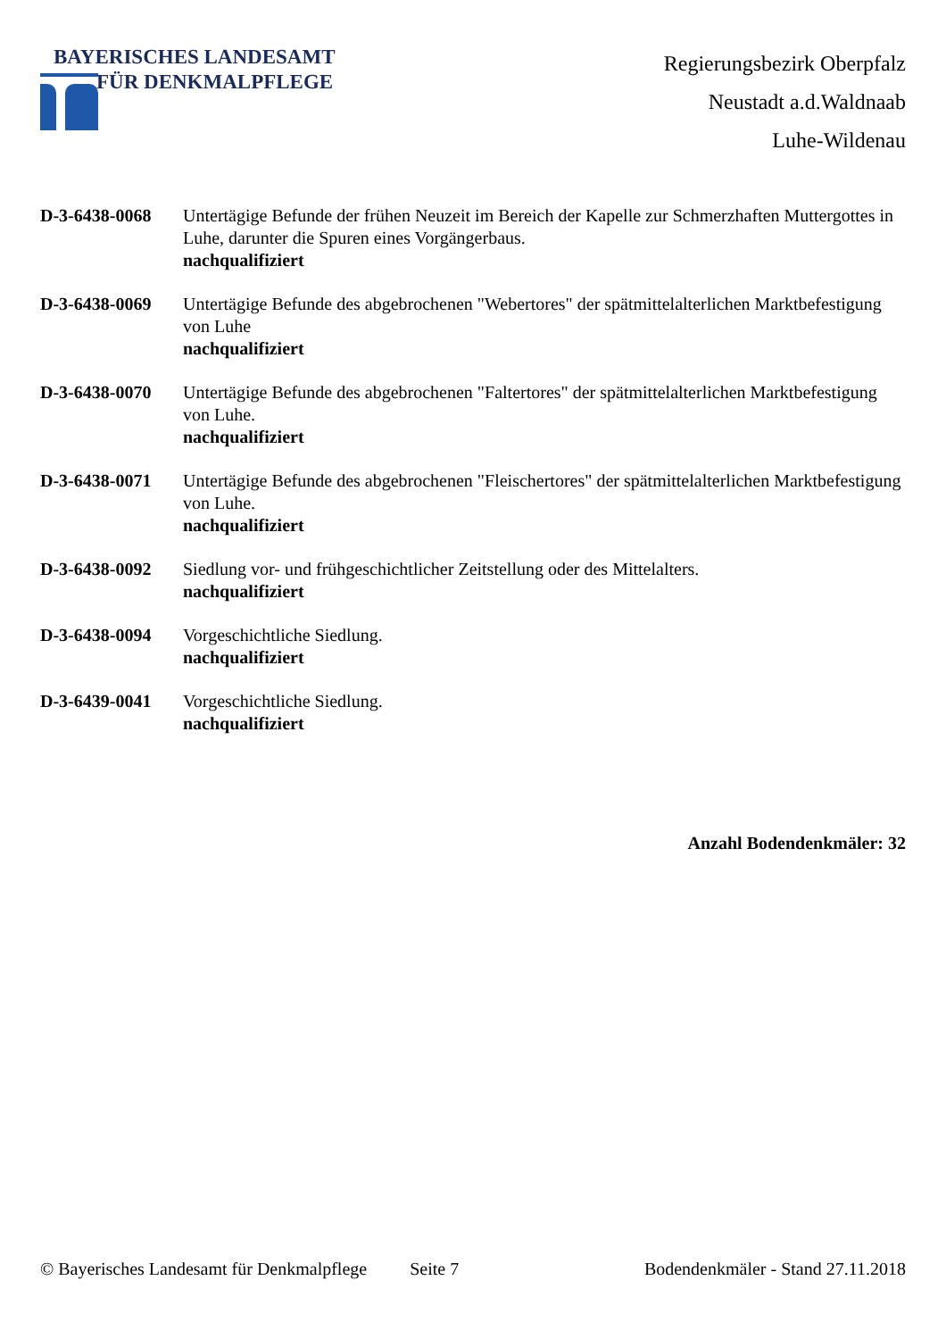BAYERISCHES LANDESAMT
FÜR DENKMALPFLEGE
Regierungsbezirk Oberpfalz
Neustadt a.d.Waldnaab
Luhe-Wildenau
D-3-6438-0068 Untertägige Befunde der frühen Neuzeit im Bereich der Kapelle zur Schmerzhaften Muttergottes in Luhe, darunter die Spuren eines Vorgängerbaus.
nachqualifiziert
D-3-6438-0069 Untertägige Befunde des abgebrochenen "Webertores" der spätmittelalterlichen Marktbefestigung von Luhe
nachqualifiziert
D-3-6438-0070 Untertägige Befunde des abgebrochenen "Faltertores" der spätmittelalterlichen Marktbefestigung von Luhe.
nachqualifiziert
D-3-6438-0071 Untertägige Befunde des abgebrochenen "Fleischertores" der spätmittelalterlichen Marktbefestigung von Luhe.
nachqualifiziert
D-3-6438-0092 Siedlung vor- und frühgeschichtlicher Zeitstellung oder des Mittelalters.
nachqualifiziert
D-3-6438-0094 Vorgeschichtliche Siedlung.
nachqualifiziert
D-3-6439-0041 Vorgeschichtliche Siedlung.
nachqualifiziert
Anzahl Bodendenkmäler: 32
© Bayerisches Landesamt für Denkmalpflege Seite 7 Bodendenkmäler - Stand 27.11.2018